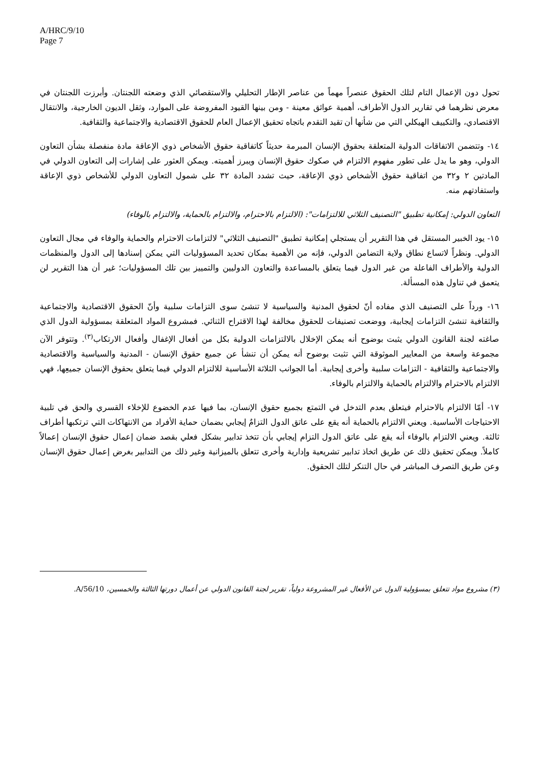A/HRC/9/10
Page 7
تحول دون الإعمال التام لتلك الحقوق عنصراً مهماً من عناصر الإطار التحليلي والاستقصائي الذي وضعته اللجنتان. وأبرزت اللجنتان في معرض نظرهما في تقارير الدول الأطراف، أهمية عوائق معينة - ومن بينها القيود المفروضة على الموارد، وثقل الديون الخارجية، والانتقال الاقتصادي، والتكييف الهيكلي التي من شأنها أن تقيد التقدم باتجاه تحقيق الإعمال العام للحقوق الاقتصادية والاجتماعية والثقافية.
١٤- وتتضمن الاتفاقات الدولية المتعلقة بحقوق الإنسان المبرمة حديثاً كاتفاقية حقوق الأشخاص ذوي الإعاقة مادة منفصلة بشأن التعاون الدولي، وهو ما يدل على تطور مفهوم الالتزام في صكوك حقوق الإنسان ويبرز أهميته. ويمكن العثور على إشارات إلى التعاون الدولي في المادتين ٢ و٣٢ من اتفاقية حقوق الأشخاص ذوي الإعاقة، حيث تشدد المادة ٣٢ على شمول التعاون الدولي للأشخاص ذوي الإعاقة واستفادتهم منه.
التعاون الدولي: إمكانية تطبيق "التصنيف الثلاثي للالتزامات": (الالتزام بالاحترام، والالتزام بالحماية، والالتزام بالوفاء)
١٥- يود الخبير المستقل في هذا التقرير أن يستجلي إمكانية تطبيق "التصنيف الثلاثي" لالتزامات الاحترام والحماية والوفاء في مجال التعاون الدولي. ونظراً لاتساع نطاق ولاية التضامن الدولي، فإنه من الأهمية بمكان تحديد المسؤوليات التي يمكن إسنادها إلى الدول والمنظمات الدولية والأطراف الفاعلة من غير الدول فيما يتعلق بالمساعدة والتعاون الدوليين والتمييز بين تلك المسؤوليات؛ غير أن هذا التقرير لن يتعمق في تناول هذه المسألة.
١٦- ورداً على التصنيف الذي مفاده أنّ لحقوق المدنية والسياسية لا تنشئ سوى التزامات سلبية وأنّ الحقوق الاقتصادية والاجتماعية والثقافية تنشئ التزامات إيجابية، ووضعت تصنيفات للحقوق مخالفة لهذا الاقتراح الثنائي. فمشروع المواد المتعلقة بمسؤولية الدول الذي صاغته لجنة القانون الدولي يثبت بوضوح أنه يمكن الإخلال بالالتزامات الدولية بكل من أفعال الإغفال وأفعال الارتكاب<sup>(٣)</sup>. وتتوفر الآن مجموعة واسعة من المعايير الموثوقة التي تثبت بوضوح أنه يمكن أن تنشأ عن جميع حقوق الإنسان - المدنية والسياسية والاقتصادية والاجتماعية والثقافية - التزامات سلبية وأخرى إيجابية. أما الجوانب الثلاثة الأساسية للالتزام الدولي فيما يتعلق بحقوق الإنسان جميعِها، فهي الالتزام بالاحترام والالتزام بالحماية والالتزام بالوفاء.
١٧- أمّا الالتزام بالاحترام فيتعلق بعدم التدخل في التمتع بجميع حقوق الإنسان، بما فيها عدم الخضوع للإخلاء القسري والحق في تلبية الاحتياجات الأساسية. ويعني الالتزام بالحماية أنه يقع على عاتق الدول التزامٌ إيجابي بضمان حماية الأفراد من الانتهاكات التي ترتكبها أطراف ثالثة. ويعني الالتزام بالوفاء أنه يقع على عاتق الدول التزام إيجابي بأن تتخذ تدابير بشكل فعلي بقصد ضمان إعمال حقوق الإنسان إعمالاً كاملاً. ويمكن تحقيق ذلك عن طريق اتخاذ تدابير تشريعية وإدارية وأخرى تتعلق بالميزانية وغير ذلك من التدابير بغرض إعمال حقوق الإنسان وعن طريق التصرف المباشر في حال التنكر لتلك الحقوق.
(٣) مشروع مواد تتعلق بمسؤولية الدول عن الأفعال غير المشروعة دولياً، تقرير لجنة القانون الدولي عن أعمال دورتها الثالثة والخمسين، A/56/10.